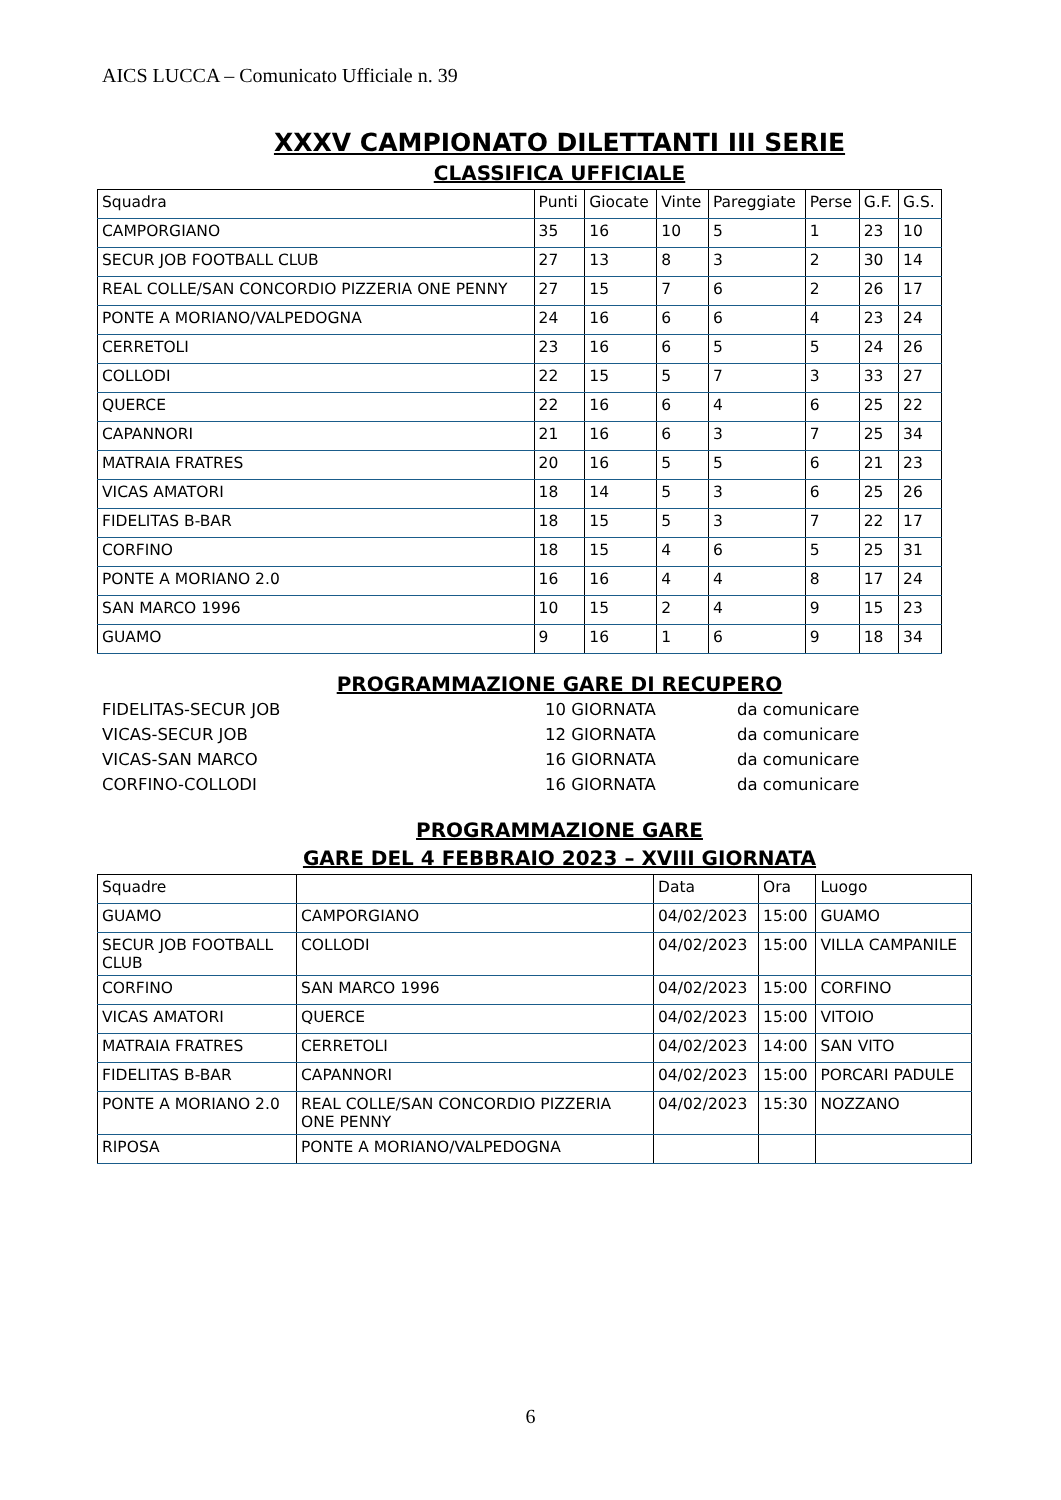AICS LUCCA – Comunicato Ufficiale n. 39
XXXV CAMPIONATO DILETTANTI III SERIE
CLASSIFICA UFFICIALE
| Squadra | Punti | Giocate | Vinte | Pareggiate | Perse | G.F. | G.S. |
| CAMPORGIANO | 35 | 16 | 10 | 5 | 1 | 23 | 10 |
| SECUR JOB FOOTBALL CLUB | 27 | 13 | 8 | 3 | 2 | 30 | 14 |
| REAL COLLE/SAN CONCORDIO PIZZERIA ONE PENNY | 27 | 15 | 7 | 6 | 2 | 26 | 17 |
| PONTE A MORIANO/VALPEDOGNA | 24 | 16 | 6 | 6 | 4 | 23 | 24 |
| CERRETOLI | 23 | 16 | 6 | 5 | 5 | 24 | 26 |
| COLLODI | 22 | 15 | 5 | 7 | 3 | 33 | 27 |
| QUERCE | 22 | 16 | 6 | 4 | 6 | 25 | 22 |
| CAPANNORI | 21 | 16 | 6 | 3 | 7 | 25 | 34 |
| MATRAIA FRATRES | 20 | 16 | 5 | 5 | 6 | 21 | 23 |
| VICAS AMATORI | 18 | 14 | 5 | 3 | 6 | 25 | 26 |
| FIDELITAS B-BAR | 18 | 15 | 5 | 3 | 7 | 22 | 17 |
| CORFINO | 18 | 15 | 4 | 6 | 5 | 25 | 31 |
| PONTE A MORIANO 2.0 | 16 | 16 | 4 | 4 | 8 | 17 | 24 |
| SAN MARCO 1996 | 10 | 15 | 2 | 4 | 9 | 15 | 23 |
| GUAMO | 9 | 16 | 1 | 6 | 9 | 18 | 34 |
PROGRAMMAZIONE GARE DI RECUPERO
FIDELITAS-SECUR JOB 10 GIORNATA da comunicare
VICAS-SECUR JOB 12 GIORNATA da comunicare
VICAS-SAN MARCO 16 GIORNATA da comunicare
CORFINO-COLLODI 16 GIORNATA da comunicare
PROGRAMMAZIONE GARE
GARE DEL 4 FEBBRAIO 2023 – XVIII GIORNATA
| Squadre | | Data | Ora | Luogo |
| GUAMO | CAMPORGIANO | 04/02/2023 | 15:00 | GUAMO |
| SECUR JOB FOOTBALL CLUB | COLLODI | 04/02/2023 | 15:00 | VILLA CAMPANILE |
| CORFINO | SAN MARCO 1996 | 04/02/2023 | 15:00 | CORFINO |
| VICAS AMATORI | QUERCE | 04/02/2023 | 15:00 | VITOIO |
| MATRAIA FRATRES | CERRETOLI | 04/02/2023 | 14:00 | SAN VITO |
| FIDELITAS B-BAR | CAPANNORI | 04/02/2023 | 15:00 | PORCARI PADULE |
| PONTE A MORIANO 2.0 | REAL COLLE/SAN CONCORDIO PIZZERIA ONE PENNY | 04/02/2023 | 15:30 | NOZZANO |
| RIPOSA | PONTE A MORIANO/VALPEDOGNA | | | |
6